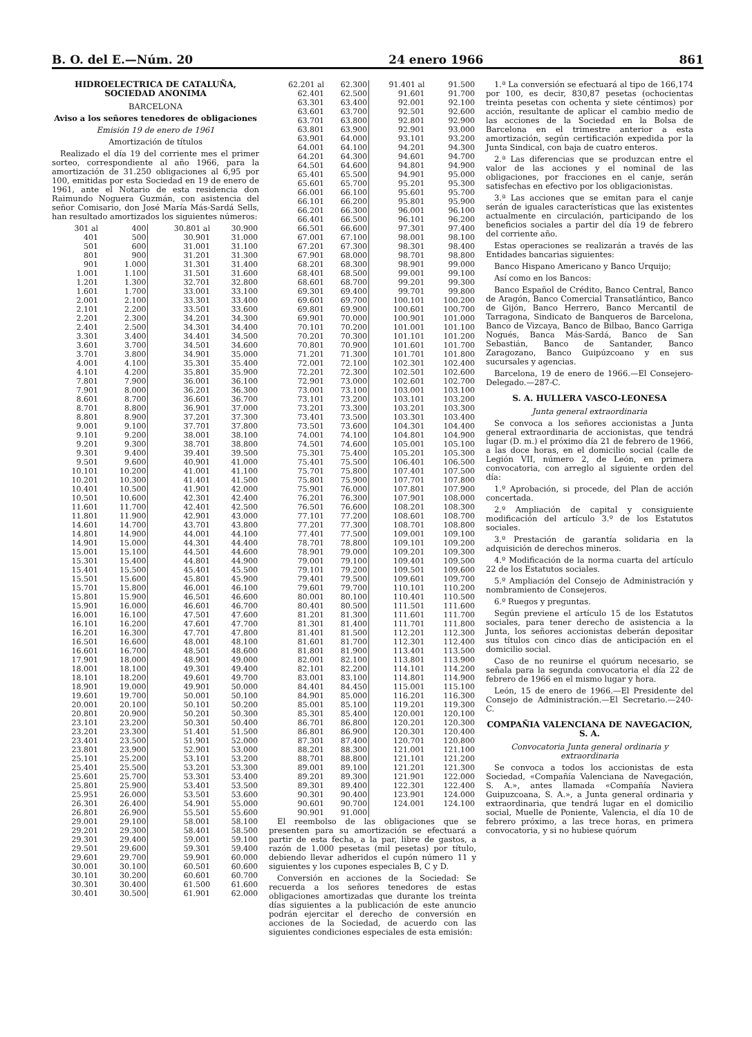B. O. del E.—Núm. 20 24 enero 1966 861
HIDROELECTRICA DE CATALUÑA, SOCIEDAD ANONIMA
BARCELONA
Aviso a los señores tenedores de obligaciones
Emisión 19 de enero de 1961
Amortización de títulos
Realizado el día 19 del corriente mes el primer sorteo, correspondiente al año 1966, para la amortización de 31.250 obligaciones al 6,95 por 100, emitidas por esta Sociedad en 19 de enero de 1961, ante el Notario de esta residencia don Raimundo Noguera Guzmán, con asistencia del señor Comisario, don José María Más-Sardá Sells, han resultado amortizados los siguientes números:
| 301 al | 400 | 30.801 al | 30.900 |
| 401 | 500 | 30.901 | 31.000 |
| 501 | 600 | 31.001 | 31.100 |
| 801 | 900 | 31.201 | 31.300 |
| 901 | 1.000 | 31.301 | 31.400 |
| 1.001 | 1.100 | 31.501 | 31.600 |
| 1.201 | 1.300 | 32.701 | 32.800 |
| 1.601 | 1.700 | 33.001 | 33.100 |
| 2.001 | 2.100 | 33.301 | 33.400 |
| 2.101 | 2.200 | 33.501 | 33.600 |
| 2.201 | 2.300 | 34.201 | 34.300 |
| 2.401 | 2.500 | 34.301 | 34.400 |
| 3.301 | 3.400 | 34.401 | 34.500 |
| 3.601 | 3.700 | 34.501 | 34.600 |
| 3.701 | 3.800 | 34.901 | 35.000 |
| 4.001 | 4.100 | 35.301 | 35.400 |
| 4.101 | 4.200 | 35.801 | 35.900 |
| 7.801 | 7.900 | 36.001 | 36.100 |
| 7.901 | 8.000 | 36.201 | 36.300 |
| 8.601 | 8.700 | 36.601 | 36.700 |
| 8.701 | 8.800 | 36.901 | 37.000 |
| 8.801 | 8.900 | 37.201 | 37.300 |
| 9.001 | 9.100 | 37.701 | 37.800 |
| 9.101 | 9.200 | 38.001 | 38.100 |
| 9.201 | 9.300 | 38.701 | 38.800 |
| 9.301 | 9.400 | 39.401 | 39.500 |
| 9.501 | 9.600 | 40.901 | 41.000 |
| 10.101 | 10.200 | 41.001 | 41.100 |
| 10.201 | 10.300 | 41.401 | 41.500 |
| 10.401 | 10.500 | 41.901 | 42.000 |
| 10.501 | 10.600 | 42.301 | 42.400 |
| 11.601 | 11.700 | 42.401 | 42.500 |
| 11.801 | 11.900 | 42.901 | 43.000 |
| 14.601 | 14.700 | 43.701 | 43.800 |
| 14.801 | 14.900 | 44.001 | 44.100 |
| 14.901 | 15.000 | 44.301 | 44.400 |
| 15.001 | 15.100 | 44.501 | 44.600 |
| 15.301 | 15.400 | 44.801 | 44.900 |
| 15.401 | 15.500 | 45.401 | 45.500 |
| 15.501 | 15.600 | 45.801 | 45.900 |
| 15.701 | 15.800 | 46.001 | 46.100 |
| 15.801 | 15.900 | 46.501 | 46.600 |
| 15.901 | 16.000 | 46.601 | 46.700 |
| 16.001 | 16.100 | 47.501 | 47.600 |
| 16.101 | 16.200 | 47.601 | 47.700 |
| 16.201 | 16.300 | 47.701 | 47.800 |
| 16.501 | 16.600 | 48.001 | 48.100 |
| 16.601 | 16.700 | 48.501 | 48.600 |
| 17.901 | 18.000 | 48.901 | 49.000 |
| 18.001 | 18.100 | 49.301 | 49.400 |
| 18.101 | 18.200 | 49.601 | 49.700 |
| 18.901 | 19.000 | 49.901 | 50.000 |
| 19.601 | 19.700 | 50.001 | 50.100 |
| 20.001 | 20.100 | 50.101 | 50.200 |
| 20.801 | 20.900 | 50.201 | 50.300 |
| 23.101 | 23.200 | 50.301 | 50.400 |
| 23.201 | 23.300 | 51.401 | 51.500 |
| 23.401 | 23.500 | 51.901 | 52.000 |
| 23.801 | 23.900 | 52.901 | 53.000 |
| 25.101 | 25.200 | 53.101 | 53.200 |
| 25.401 | 25.500 | 53.201 | 53.300 |
| 25.601 | 25.700 | 53.301 | 53.400 |
| 25.801 | 25.900 | 53.401 | 53.500 |
| 25.951 | 26.000 | 53.501 | 53.600 |
| 26.301 | 26.400 | 54.901 | 55.000 |
| 26.801 | 26.900 | 55.501 | 55.600 |
| 29.001 | 29.100 | 58.001 | 58.100 |
| 29.201 | 29.300 | 58.401 | 58.500 |
| 29.301 | 29.400 | 59.001 | 59.100 |
| 29.501 | 29.600 | 59.301 | 59.400 |
| 29.601 | 29.700 | 59.901 | 60.000 |
| 30.001 | 30.100 | 60.501 | 60.600 |
| 30.101 | 30.200 | 60.601 | 60.700 |
| 30.301 | 30.400 | 61.500 | 61.600 |
| 30.401 | 30.500 | 61.901 | 62.000 |
| 62.201 al | 62.300 | 91.401 al | 91.500 |
| 62.401 | 62.500 | 91.601 | 91.700 |
| 63.301 | 63.400 | 92.001 | 92.100 |
| 63.601 | 63.700 | 92.501 | 92.600 |
| 63.701 | 63.800 | 92.801 | 92.900 |
| 63.801 | 63.900 | 92.901 | 93.000 |
| 63.901 | 64.000 | 93.101 | 93.200 |
| 64.001 | 64.100 | 94.201 | 94.300 |
| 64.201 | 64.300 | 94.601 | 94.700 |
| 64.501 | 64.600 | 94.801 | 94.900 |
| 65.401 | 65.500 | 94.901 | 95.000 |
| 65.601 | 65.700 | 95.201 | 95.300 |
| 66.001 | 66.100 | 95.601 | 95.700 |
| 66.101 | 66.200 | 95.801 | 95.900 |
| 66.201 | 66.300 | 96.001 | 96.100 |
| 66.401 | 66.500 | 96.101 | 96.200 |
| 66.501 | 66.600 | 97.301 | 97.400 |
| 67.001 | 67.100 | 98.001 | 98.100 |
| 67.201 | 67.300 | 98.301 | 98.400 |
| 67.901 | 68.000 | 98.701 | 98.800 |
| 68.201 | 68.300 | 98.901 | 99.000 |
| 68.401 | 68.500 | 99.001 | 99.100 |
| 68.601 | 68.700 | 99.201 | 99.300 |
| 69.301 | 69.400 | 99.701 | 99.800 |
| 69.601 | 69.700 | 100.101 | 100.200 |
| 69.801 | 69.900 | 100.601 | 100.700 |
| 69.901 | 70.000 | 100.901 | 101.000 |
| 70.101 | 70.200 | 101.001 | 101.100 |
| 70.201 | 70.300 | 101.101 | 101.200 |
| 70.801 | 70.900 | 101.601 | 101.700 |
| 71.201 | 71.300 | 101.701 | 101.800 |
| 72.001 | 72.100 | 102.301 | 102.400 |
| 72.201 | 72.300 | 102.501 | 102.600 |
| 72.901 | 73.000 | 102.601 | 102.700 |
| 73.001 | 73.100 | 103.001 | 103.100 |
| 73.101 | 73.200 | 103.101 | 103.200 |
| 73.201 | 73.300 | 103.201 | 103.300 |
| 73.401 | 73.500 | 103.301 | 103.400 |
| 73.501 | 73.600 | 104.301 | 104.400 |
| 74.001 | 74.100 | 104.801 | 104.900 |
| 74.501 | 74.600 | 105.001 | 105.100 |
| 75.301 | 75.400 | 105.201 | 105.300 |
| 75.401 | 75.500 | 106.401 | 106.500 |
| 75.701 | 75.800 | 107.401 | 107.500 |
| 75.801 | 75.900 | 107.701 | 107.800 |
| 75.901 | 76.000 | 107.801 | 107.900 |
| 76.201 | 76.300 | 107.901 | 108.000 |
| 76.501 | 76.600 | 108.201 | 108.300 |
| 77.101 | 77.200 | 108.601 | 108.700 |
| 77.201 | 77.300 | 108.701 | 108.800 |
| 77.401 | 77.500 | 109.001 | 109.100 |
| 78.701 | 78.800 | 109.101 | 109.200 |
| 78.901 | 79.000 | 109.201 | 109.300 |
| 79.001 | 79.100 | 109.401 | 109.500 |
| 79.101 | 79.200 | 109.501 | 109.600 |
| 79.401 | 79.500 | 109.601 | 109.700 |
| 79.601 | 79.700 | 110.101 | 110.200 |
| 80.001 | 80.100 | 110.401 | 110.500 |
| 80.401 | 80.500 | 111.501 | 111.600 |
| 81.201 | 81.300 | 111.601 | 111.700 |
| 81.301 | 81.400 | 111.701 | 111.800 |
| 81.401 | 81.500 | 112.201 | 112.300 |
| 81.601 | 81.700 | 112.301 | 112.400 |
| 81.801 | 81.900 | 113.401 | 113.500 |
| 82.001 | 82.100 | 113.801 | 113.900 |
| 82.101 | 82.200 | 114.101 | 114.200 |
| 83.001 | 83.100 | 114.801 | 114.900 |
| 84.401 | 84.450 | 115.001 | 115.100 |
| 84.901 | 85.000 | 116.201 | 116.300 |
| 85.001 | 85.100 | 119.201 | 119.300 |
| 85.301 | 85.400 | 120.001 | 120.100 |
| 86.701 | 86.800 | 120.201 | 120.300 |
| 86.801 | 86.900 | 120.301 | 120.400 |
| 87.301 | 87.400 | 120.701 | 120.800 |
| 88.201 | 88.300 | 121.001 | 121.100 |
| 88.701 | 88.800 | 121.101 | 121.200 |
| 89.001 | 89.100 | 121.201 | 121.300 |
| 89.201 | 89.300 | 121.901 | 122.000 |
| 89.301 | 89.400 | 122.301 | 122.400 |
| 90.301 | 90.400 | 123.901 | 124.000 |
| 90.601 | 90.700 | 124.001 | 124.100 |
| 90.901 | 91.000 | | |
El reembolso de las obligaciones que se presenten para su amortización se efectuará a partir de esta fecha, a la par, libre de gastos, a razón de 1.000 pesetas (mil pesetas) por título, debiendo llevar adheridos el cupón número 11 y siguientes y los cupones especiales B, C y D.
Conversión en acciones de la Sociedad: Se recuerda a los señores tenedores de estas obligaciones amortizadas que durante los treinta días siguientes a la publicación de este anuncio podrán ejercitar el derecho de conversión en acciones de la Sociedad, de acuerdo con las siguientes condiciones especiales de esta emisión:
1.ª La conversión se efectuará al tipo de 166,174 por 100, es decir, 830,87 pesetas (ochocientas treinta pesetas con ochenta y siete céntimos) por acción, resultante de aplicar el cambio medio de las acciones de la Sociedad en la Bolsa de Barcelona en el trimestre anterior a esta amortización, según certificación expedida por la Junta Sindical, con baja de cuatro enteros.
2.ª Las diferencias que se produzcan entre el valor de las acciones y el nominal de las obligaciones, por fracciones en el canje, serán satisfechas en efectivo por los obligacionistas.
3.ª Las acciones que se emitan para el canje serán de iguales características que las existentes actualmente en circulación, participando de los beneficios sociales a partir del día 19 de febrero del corriente año.
Estas operaciones se realizarán a través de las Entidades bancarias siguientes:
Banco Hispano Americano y Banco Urquijo;
Así como en los Bancos:
Banco Español de Crédito, Banco Central, Banco de Aragón, Banco Comercial Transatlántico, Banco de Gijón, Banco Herrero, Banco Mercantil de Tarragona, Sindicato de Banqueros de Barcelona, Banco de Vizcaya, Banco de Bilbao, Banco Garriga Nogués, Banca Más-Sardá, Banco de San Sebastián, Banco de Santander, Banco Zaragozano, Banco Guipúzcoano y en sus sucursales y agencias.
Barcelona, 19 de enero de 1966.—El Consejero-Delegado.—287-C.
S. A. HULLERA VASCO-LEONESA
Junta general extraordinaria
Se convoca a los señores accionistas a Junta general extraordinaria de accionistas, que tendrá lugar (D. m.) el próximo día 21 de febrero de 1966, a las doce horas, en el domicilio social (calle de Legión VII, número 2, de León, en primera convocatoria, con arreglo al siguiente orden del día:
1.º Aprobación, si procede, del Plan de acción concertada.
2.º Ampliación de capital y consiguiente modificación del artículo 3.º de los Estatutos sociales.
3.º Prestación de garantía solidaria en la adquisición de derechos mineros.
4.º Modificación de la norma cuarta del artículo 22 de los Estatutos sociales.
5.º Ampliación del Consejo de Administración y nombramiento de Consejeros.
6.º Ruegos y preguntas.
Según previene el artículo 15 de los Estatutos sociales, para tener derecho de asistencia a la Junta, los señores accionistas deberán depositar sus títulos con cinco días de anticipación en el domicilio social.
Caso de no reunirse el quórum necesario, se señala para la segunda convocatoria el día 22 de febrero de 1966 en el mismo lugar y hora.
León, 15 de enero de 1966.—El Presidente del Consejo de Administración.—El Secretario.—240-C.
COMPAÑIA VALENCIANA DE NAVEGACION, S. A.
Convocatoria Junta general ordinaria y extraordinaria
Se convoca a todos los accionistas de esta Sociedad, «Compañía Valenciana de Navegación, S. A.», antes llamada «Compañía Naviera Guipuzcoana, S. A.», a Junta general ordinaria y extraordinaria, que tendrá lugar en el domicilio social, Muelle de Poniente, Valencia, el día 10 de febrero próximo, a las trece horas, en primera convocatoria, y si no hubiese quórum